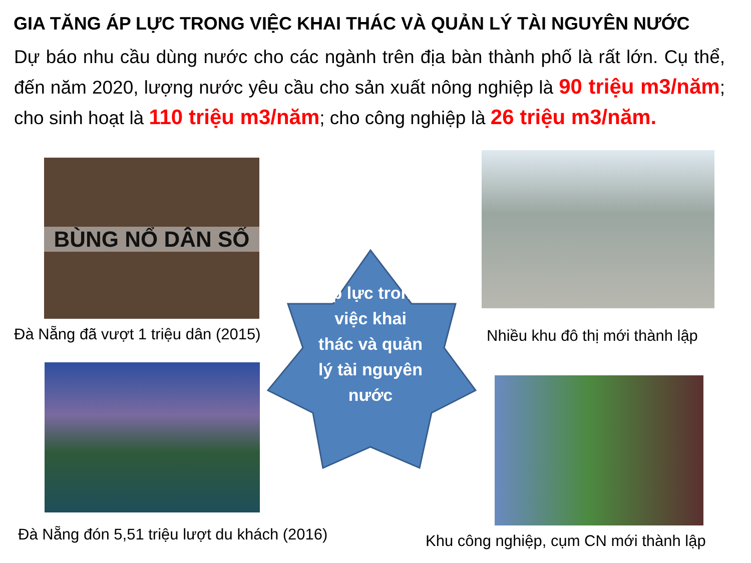GIA TĂNG ÁP LỰC TRONG VIỆC KHAI THÁC VÀ QUẢN LÝ TÀI NGUYÊN NƯỚC
Dự báo nhu cầu dùng nước cho các ngành trên địa bàn thành phố là rất lớn. Cụ thể, đến năm 2020, lượng nước yêu cầu cho sản xuất nông nghiệp là 90 triệu m3/năm; cho sinh hoạt là 110 triệu m3/năm; cho công nghiệp là 26 triệu m3/năm.
BÙNG NỔ DÂN SỐ
Đà Nẵng đã vượt 1 triệu dân (2015) Nhiều khu đô thị mới thành lập
Đà Nẵng đón 5,51 triệu lượt du khách (2016) Khu công nghiệp, cụm CN mới thành lập
Áp lực trong việc khai thác và quản lý tài nguyên nước